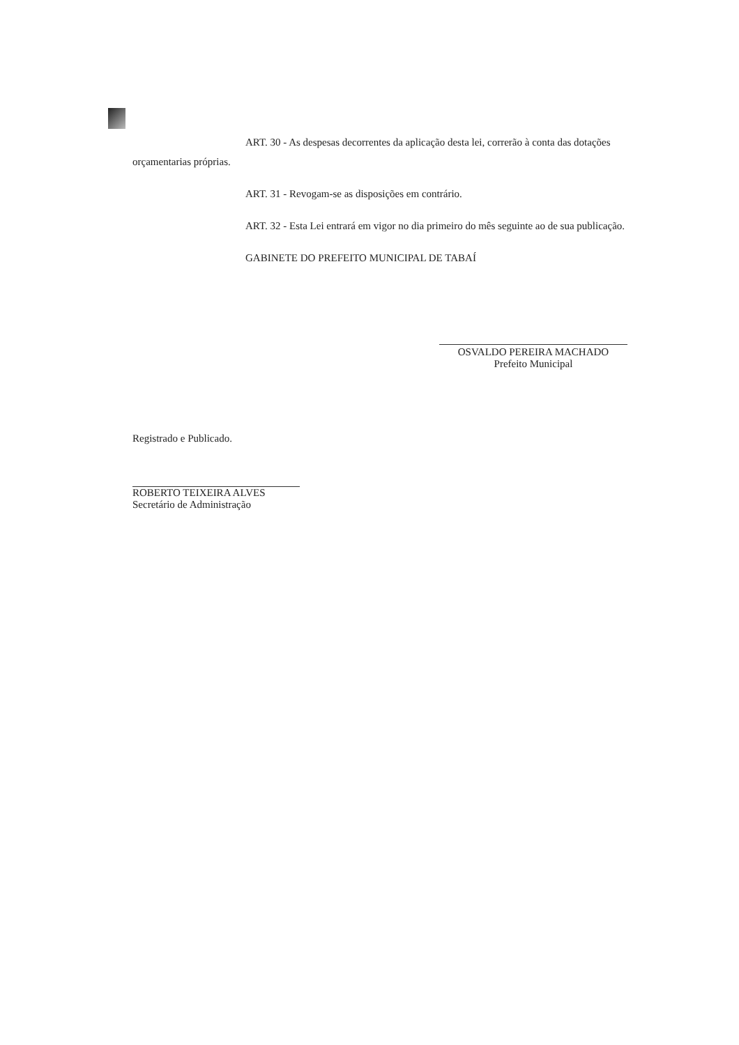ART. 30 - As despesas decorrentes da aplicação desta lei, correrão à conta das dotações orçamentarias próprias.
ART. 31 - Revogam-se as disposições em contrário.
ART. 32 - Esta Lei entrará em vigor no dia primeiro do mês seguinte ao de sua publicação.
GABINETE DO PREFEITO MUNICIPAL DE TABAÍ
OSVALDO PEREIRA MACHADO
Prefeito Municipal
Registrado e Publicado.
ROBERTO TEIXEIRA ALVES
Secretário de Administração